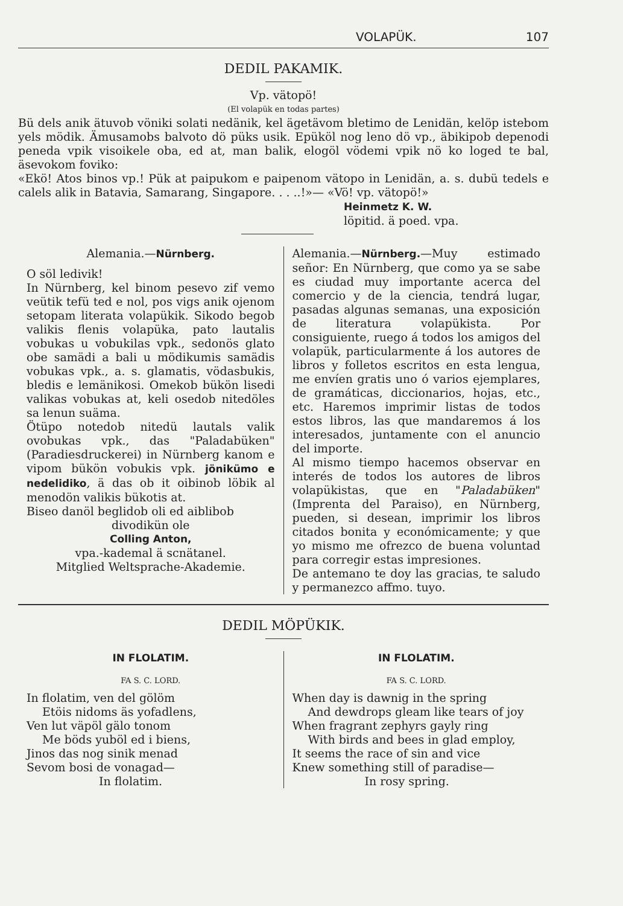VOLAPÜK. 107
DEDIL PAKAMIK.
Vp. vätopö!
(El volapük en todas partes)
Bü dels anik ätuvob vöniki solati nedänik, kel ägetävom bletimo de Lenidän, kelöp istebom yels mödik. Ämusamobs balvoto dö püks usik. Epüköl nog leno dö vp., äbikipob depenodi peneda vpik visoikele oba, ed at, man balik, elogöl vödemi vpik nö ko loged te bal, äsevokom foviko:
«Ekö! Atos binos vp.! Pük at paipukom e paipenom vätopo in Lenidän, a. s. dubü tedels e calels alik in Batavia, Samarang, Singapore. . . ..!»— «Vö! vp. vätopö!»
Heinmetz K. W.
löpitid. ä poed. vpa.
Alemania.—Nürnberg.
O söl ledivik!
In Nürnberg, kel binom pesevo zif vemo veütik tefü ted e nol, pos vigs anik ojenom setopam literata volapükik. Sikodo begob valikis flenis volapüka, pato lautalis vobukas u vobukilas vpk., sedonös glato obe samädi a bali u mödikumis samädis vobukas vpk., a. s. glamatis, vödasbukis, bledis e lemänikosi. Omekob bükön lisedi valikas vobukas at, keli osedob nitedöles sa lenun suäma.
Ötüpo notedob nitedü lautals valik ovobukas vpk., das "Paladabüken" (Paradiesdruckerei) in Nürnberg kanom e vipom bükön vobukis vpk. jönikümo e nedelidiko, ä das ob it oibinob löbik al menodön valikis bükotis at.
Biseo danöl beglidob oli ed aiblibob
divodikün ole
Colling Anton,
vpa.-kademal ä scnätanel.
Mitglied Weltsprache-Akademie.
Alemania.—Nürnberg.—Muy estimado señor: En Nürnberg, que como ya se sabe es ciudad muy importante acerca del comercio y de la ciencia, tendrá lugar, pasadas algunas semanas, una exposición de literatura volapükista. Por consiguiente, ruego á todos los amigos del volapük, particularmente á los autores de libros y folletos escritos en esta lengua, me envíen gratis uno ó varios ejemplares, de gramáticas, diccionarios, hojas, etc., etc. Haremos imprimir listas de todos estos libros, las que mandaremos á los interesados, juntamente con el anuncio del importe.
Al mismo tiempo hacemos observar en interés de todos los autores de libros volapükistas, que en "Paladabüken" (Imprenta del Paraiso), en Nürnberg, pueden, si desean, imprimir los libros citados bonita y económicamente; y que yo mismo me ofrezco de buena voluntad para corregir estas impresiones.
De antemano te doy las gracias, te saludo y permanezco affmo. tuyo.
DEDIL MÖPÜKIK.
IN FLOLATIM.
FA S. C. LORD.
In flolatim, ven del gölöm
Etöis nidoms äs yofadlens,
Ven lut väpöl gälo tonom
Me böds yuböl ed i biens,
Jinos das nog sinik menad
Sevom bosi de vonagad—
In flolatim.
IN FLOLATIM.
FA S. C. LORD.
When day is dawnig in the spring
And dewdrops gleam like tears of joy
When fragrant zephyrs gayly ring
With birds and bees in glad employ,
It seems the race of sin and vice
Knew something still of paradise—
In rosy spring.